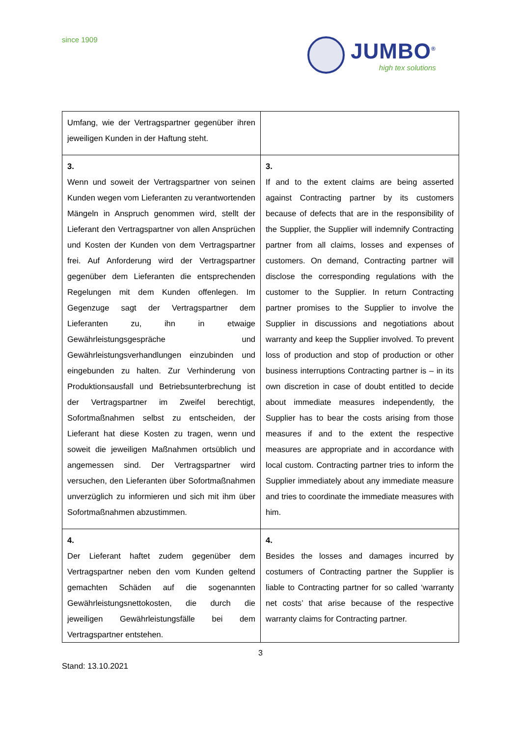since 1909
JUMBO<sup>®</sup>
high tex solutions
| Umfang, wie der Vertragspartner gegenüber ihren jeweiligen Kunden in der Haftung steht. | |
| 3. Wenn und soweit der Vertragspartner von seinen Kunden wegen vom Lieferanten zu verantwortenden Mängeln in Anspruch genommen wird, stellt der Lieferant den Vertragspartner von allen Ansprüchen und Kosten der Kunden von dem Vertragspartner frei. Auf Anforderung wird der Vertragspartner gegenüber dem Lieferanten die entsprechenden Regelungen mit dem Kunden offenlegen. Im Gegenzuge sagt der Vertragspartner dem Lieferanten zu, ihn in etwaige Gewährleistungsgespräche und Gewährleistungsverhandlungen einzubinden und eingebunden zu halten. Zur Verhinderung von Produktionsausfall und Betriebsunterbrechung ist der Vertragspartner im Zweifel berechtigt, Sofortmaßnahmen selbst zu entscheiden, der Lieferant hat diese Kosten zu tragen, wenn und soweit die jeweiligen Maßnahmen ortsüblich und angemessen sind. Der Vertragspartner wird versuchen, den Lieferanten über Sofortmaßnahmen unverzüglich zu informieren und sich mit ihm über Sofortmaßnahmen abzustimmen. | 3. If and to the extent claims are being asserted against Contracting partner by its customers because of defects that are in the responsibility of the Supplier, the Supplier will indemnify Contracting partner from all claims, losses and expenses of customers. On demand, Contracting partner will disclose the corresponding regulations with the customer to the Supplier. In return Contracting partner promises to the Supplier to involve the Supplier in discussions and negotiations about warranty and keep the Supplier involved. To prevent loss of production and stop of production or other business interruptions Contracting partner is – in its own discretion in case of doubt entitled to decide about immediate measures independently, the Supplier has to bear the costs arising from those measures if and to the extent the respective measures are appropriate and in accordance with local custom. Contracting partner tries to inform the Supplier immediately about any immediate measure and tries to coordinate the immediate measures with him. |
| 4. Der Lieferant haftet zudem gegenüber dem Vertragspartner neben den vom Kunden geltend gemachten Schäden auf die sogenannten Gewährleistungsnettokosten, die durch die jeweiligen Gewährleistungsfälle bei dem Vertragspartner entstehen. | 4. Besides the losses and damages incurred by costumers of Contracting partner the Supplier is liable to Contracting partner for so called ‘warranty net costs’ that arise because of the respective warranty claims for Contracting partner. |
3
Stand: 13.10.2021